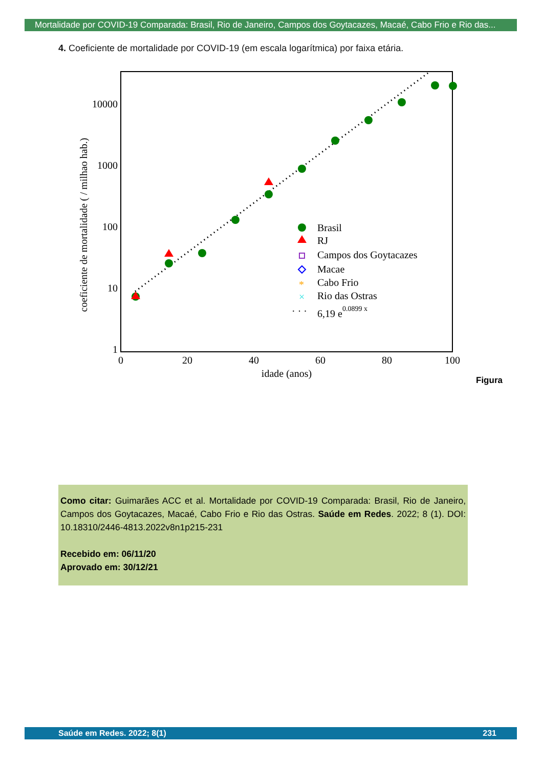Mortalidade por COVID-19 Comparada: Brasil, Rio de Janeiro, Campos dos Goytacazes, Macaé, Cabo Frio e Rio das...
4. Coeficiente de mortalidade por COVID-19 (em escala logarítmica) por faixa etária.
coeficiente de mortalidade ( / milhao hab.)
10000
1000
100
10
1
0
20
40
60
80
100
idade (anos)
Brasil
RJ
Campos dos Goytacazes
Macae
*
Cabo Frio
×
Rio das Ostras
· · ·
6,19 e0.0899 x
Figura
Como citar: Guimarães ACC et al. Mortalidade por COVID-19 Comparada: Brasil, Rio de Janeiro, Campos dos Goytacazes, Macaé, Cabo Frio e Rio das Ostras. Saúde em Redes. 2022; 8 (1). DOI: 10.18310/2446-4813.2022v8n1p215-231
Recebido em: 06/11/20
Aprovado em: 30/12/21
Saúde em Redes. 2022; 8(1) 231